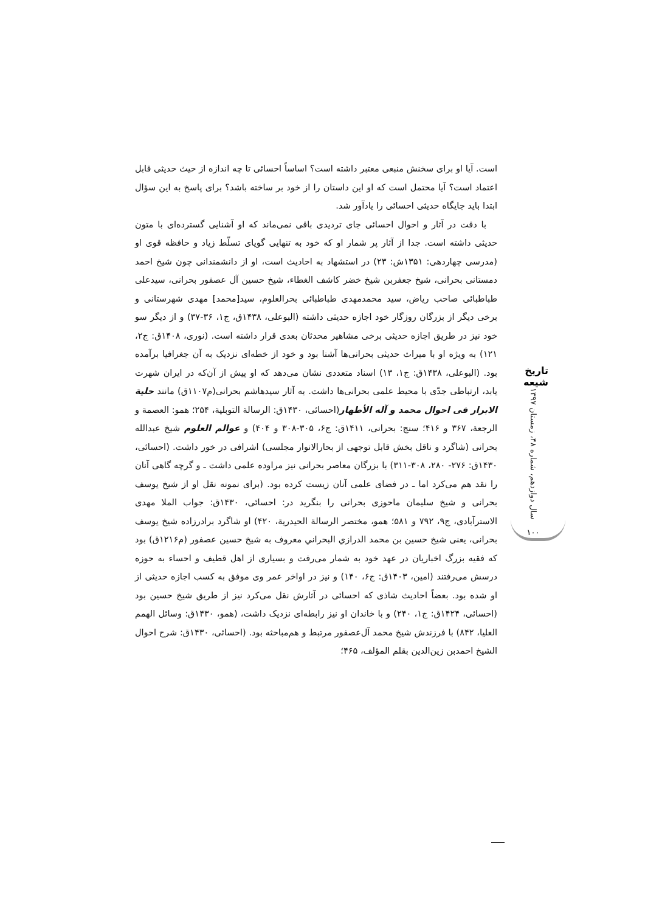است. آیا او برای سخنش منبعی معتبر داشته است؟ اساساً احسائی تا چه اندازه از حیث حدیثی قابل اعتماد است؟ آیا محتمل است که او این داستان را از خود بر ساخته باشد؟ برای پاسخ به این سؤال ابتدا باید جایگاه حدیثی احسائی را یادآور شد.
با دقت در آثار و احوال احسائی جای تردیدی باقی نمی‌ماند که او آشنایی گسترده‌ای با متون حدیثی داشته است. جدا از آثار پر شمار او که خود به تنهایی گویای تسلّط زیاد و حافظه قوی او (مدرسی چهاردهی: ۱۳۵۱ش: ۲۳) در استشهاد به احادیث است، او از دانشمندانی چون شیخ احمد دمستانی بحرانی، شیخ جعفربن شیخ خضر کاشف الغطاء، شیخ حسین آل عصفور بحرانی، سیدعلی طباطبائی صاحب ریاض، سید محمدمهدی طباطبائی بحرالعلوم، سید[محمد] مهدی شهرستانی و برخی دیگر از بزرگان روزگار خود اجازه حدیثی داشته (البوعلی، ۱۴۳۸ق، ج۱، ۳۶-۳۷) و از دیگر سو خود نیز در طریق اجازه حدیثی برخی مشاهیر محدثان بعدی قرار داشته است. (نوری، ۱۴۰۸ق: ج۲، ۱۲۱) به ویژه او با میراث حدیثی بحرانی‌ها آشنا بود و خود از خطه‌ای نزدیک به آن جغرافیا برآمده بود. (البوعلی، ۱۴۳۸ق: ج۱، ۱۳) اسناد متعددی نشان می‌دهد که او پیش از آن‌که در ایران شهرت یابد، ارتباطی جدّی با محیط علمی بحرانی‌ها داشت. به آثار سیدهاشم بحرانی(م۱۱۰۷ق) مانند حلیة الابرار فی احوال محمد و آله الأطهار(احسائی، ۱۴۳۰ق: الرسالة التوبلیة، ۲۵۴؛ همو: العصمة و الرجعة، ۳۶۷ و ۴۱۶؛ سنج: بحرانی، ۱۴۱۱ق: ج۶، ۳۰۵-۳۰۸ و ۴۰۴) و عوالم العلوم شیخ عبدالله بحرانی (شاگرد و ناقل بخش قابل توجهی از بحارالانوار مجلسی) اشرافی در خور داشت. (احسائی، ۱۴۳۰ق: ۲۷۶- ۲۸۰، ۳۰۸-۳۱۱) با بزرگان معاصر بحرانی نیز مراوده علمی داشت ـ و گرچه گاهی آنان را نقد هم می‌کرد اما ـ در فضای علمی آنان زیست کرده بود. (برای نمونه نقل او از شیخ یوسف بحرانی و شیخ سلیمان ماحوزی بحرانی را بنگرید در: احسائی، ۱۴۳۰ق: جواب الملا مهدی الاسترآبادی، ج۹، ۷۹۲ و ۵۸۱؛ همو، مختصر الرسالة الحیدریة، ۴۲۰) او شاگرد برادرزاده شیخ یوسف بحرانی، یعنی شیخ حسین بن محمد الدرازي البحراني معروف به شیخ حسین عصفور (م۱۲۱۶ق) بود که فقیه بزرگ اخباریان در عهد خود به شمار می‌رفت و بسیاری از اهل قطیف و احساء به حوزه درسش می‌رفتند (امین، ۱۴۰۳ق: ج۶، ۱۴۰) و نیز در اواخر عمر وی موفق به کسب اجازه حدیثی از او شده بود. بعضاً احادیث شاذی که احسائی در آثارش نقل می‌کرد نیز از طریق شیخ حسین بود (احسائی، ۱۴۲۴ق: ج۱، ۲۴۰) و با خاندان او نیز رابطه‌ای نزدیک داشت، (همو، ۱۴۳۰ق: وسائل الهمم العلیا، ۸۴۲) با فرزندش شیخ محمد آل‌عصفور مرتبط و هم‌مباحثه بود. (احسائی، ۱۴۳۰ق: شرح احوال الشیخ احمدبن زین‌الدین بقلم المؤلف، ۴۶۵؛
تاریخ شیعه
سال دوازدهم، شماره ۴۸، زمستان ۱۳۹۷
۱۰۰